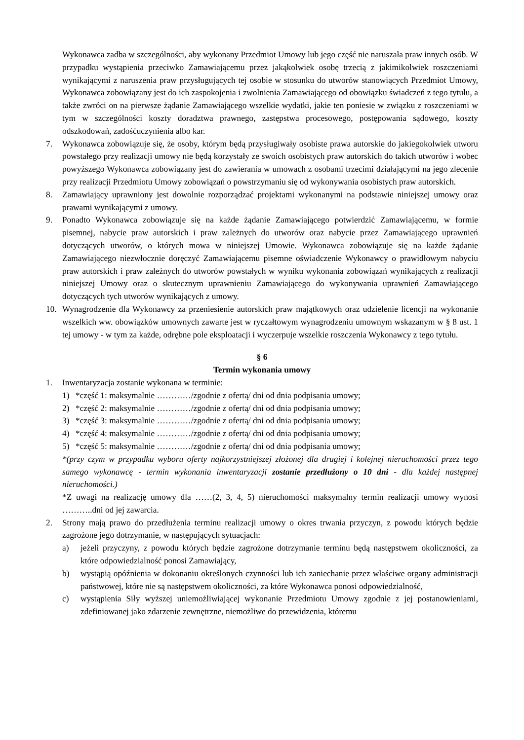Wykonawca zadba w szczególności, aby wykonany Przedmiot Umowy lub jego część nie naruszała praw innych osób. W przypadku wystąpienia przeciwko Zamawiającemu przez jakąkolwiek osobę trzecią z jakimikolwiek roszczeniami wynikającymi z naruszenia praw przysługujących tej osobie w stosunku do utworów stanowiących Przedmiot Umowy, Wykonawca zobowiązany jest do ich zaspokojenia i zwolnienia Zamawiającego od obowiązku świadczeń z tego tytułu, a także zwróci on na pierwsze żądanie Zamawiającego wszelkie wydatki, jakie ten poniesie w związku z roszczeniami w tym w szczególności koszty doradztwa prawnego, zastępstwa procesowego, postępowania sądowego, koszty odszkodowań, zadośćuczynienia albo kar.
7. Wykonawca zobowiązuje się, że osoby, którym będą przysługiwały osobiste prawa autorskie do jakiegokolwiek utworu powstałego przy realizacji umowy nie będą korzystały ze swoich osobistych praw autorskich do takich utworów i wobec powyższego Wykonawca zobowiązany jest do zawierania w umowach z osobami trzecimi działającymi na jego zlecenie przy realizacji Przedmiotu Umowy zobowiązań o powstrzymaniu się od wykonywania osobistych praw autorskich.
8. Zamawiający uprawniony jest dowolnie rozporządzać projektami wykonanymi na podstawie niniejszej umowy oraz prawami wynikającymi z umowy.
9. Ponadto Wykonawca zobowiązuje się na każde żądanie Zamawiającego potwierdzić Zamawiającemu, w formie pisemnej, nabycie praw autorskich i praw zależnych do utworów oraz nabycie przez Zamawiającego uprawnień dotyczących utworów, o których mowa w niniejszej Umowie. Wykonawca zobowiązuje się na każde żądanie Zamawiającego niezwłocznie doręczyć Zamawiającemu pisemne oświadczenie Wykonawcy o prawidłowym nabyciu praw autorskich i praw zależnych do utworów powstałych w wyniku wykonania zobowiązań wynikających z realizacji niniejszej Umowy oraz o skutecznym uprawnieniu Zamawiającego do wykonywania uprawnień Zamawiającego dotyczących tych utworów wynikających z umowy.
10. Wynagrodzenie dla Wykonawcy za przeniesienie autorskich praw majątkowych oraz udzielenie licencji na wykonanie wszelkich ww. obowiązków umownych zawarte jest w ryczałtowym wynagrodzeniu umownym wskazanym w § 8 ust. 1 tej umowy - w tym za każde, odrębne pole eksploatacji i wyczerpuje wszelkie roszczenia Wykonawcy z tego tytułu.
§ 6
Termin wykonania umowy
1. Inwentaryzacja zostanie wykonana w terminie:
1) *część 1: maksymalnie …………/zgodnie z ofertą/ dni od dnia podpisania umowy;
2) *część 2: maksymalnie …………/zgodnie z ofertą/ dni od dnia podpisania umowy;
3) *część 3: maksymalnie …………/zgodnie z ofertą/ dni od dnia podpisania umowy;
4) *część 4: maksymalnie …………/zgodnie z ofertą/ dni od dnia podpisania umowy;
5) *część 5: maksymalnie …………/zgodnie z ofertą/ dni od dnia podpisania umowy;
*(przy czym w przypadku wyboru oferty najkorzystniejszej złożonej dla drugiej i kolejnej nieruchomości przez tego samego wykonawcę - termin wykonania inwentaryzacji zostanie przedłużony o 10 dni - dla każdej następnej nieruchomości.)
*Z uwagi na realizację umowy dla ……(2, 3, 4, 5) nieruchomości maksymalny termin realizacji umowy wynosi ………..dni od jej zawarcia.
2. Strony mają prawo do przedłużenia terminu realizacji umowy o okres trwania przyczyn, z powodu których będzie zagrożone jego dotrzymanie, w następujących sytuacjach:
a) jeżeli przyczyny, z powodu których będzie zagrożone dotrzymanie terminu będą następstwem okoliczności, za które odpowiedzialność ponosi Zamawiający,
b) wystąpią opóźnienia w dokonaniu określonych czynności lub ich zaniechanie przez właściwe organy administracji państwowej, które nie są następstwem okoliczności, za które Wykonawca ponosi odpowiedzialność,
c) wystąpienia Siły wyższej uniemożliwiającej wykonanie Przedmiotu Umowy zgodnie z jej postanowieniami, zdefiniowanej jako zdarzenie zewnętrzne, niemożliwe do przewidzenia, któremu